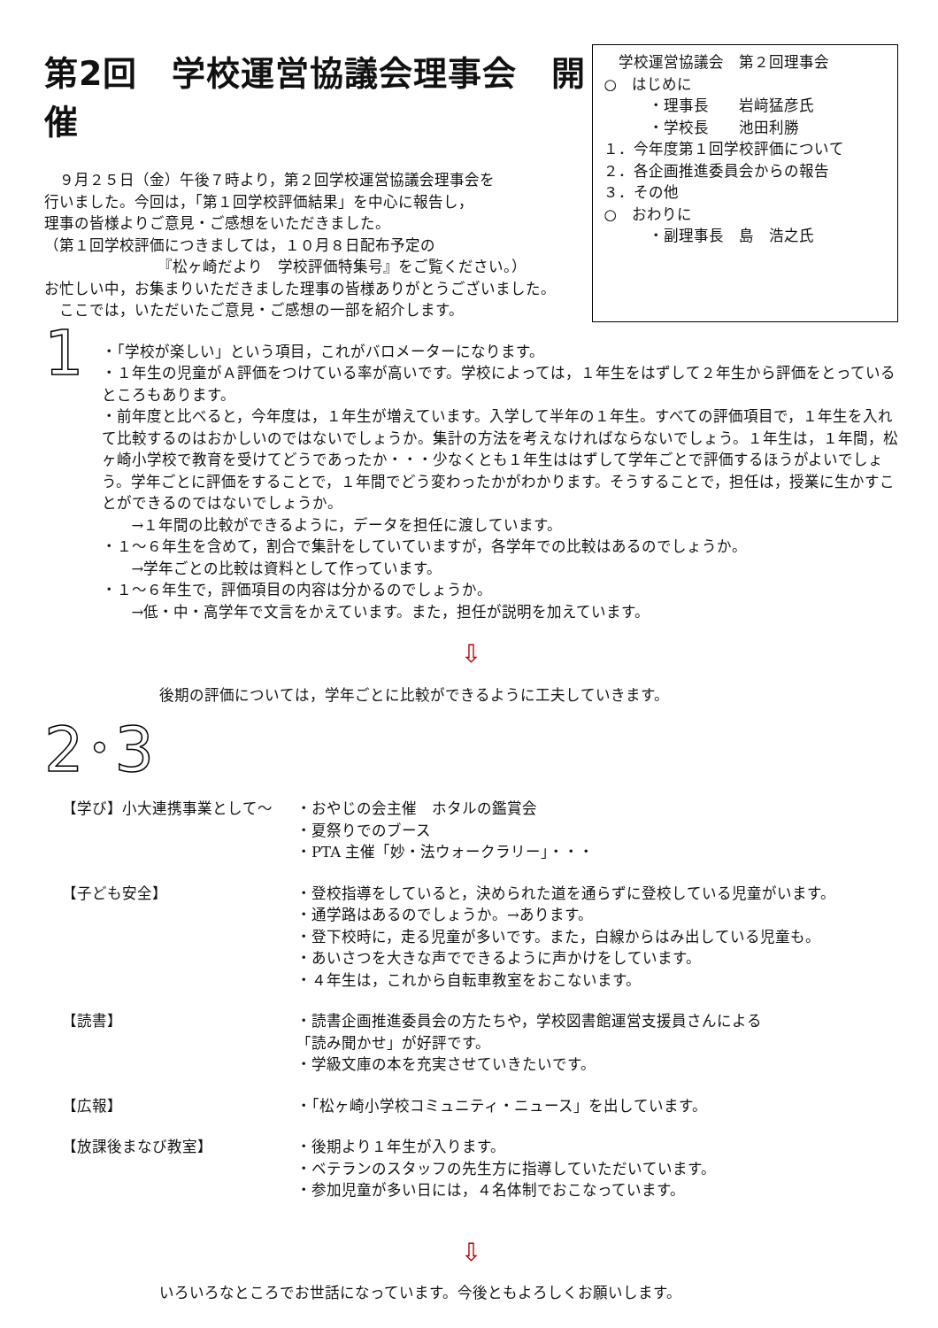第2回　学校運営協議会理事会　開催
　９月２５日（金）午後７時より，第２回学校運営協議会理事会を
行いました。今回は，「第１回学校評価結果」を中心に報告し，
理事の皆様よりご意見・ご感想をいただきました。
（第１回学校評価につきましては，１０月８日配布予定の
　　　　　　　　『松ヶ崎だより　学校評価特集号』をご覧ください。）
お忙しい中，お集まりいただきました理事の皆様ありがとうございました。
　ここでは，いただいたご意見・ご感想の一部を紹介します。
　学校運営協議会　第２回理事会
○　はじめに
　　　・理事長　　岩﨑猛彦氏
　　　・学校長　　池田利勝
１．今年度第１回学校評価について
２．各企画推進委員会からの報告
３．その他
○　おわりに
　　　・副理事長　島　浩之氏
1
・「学校が楽しい」という項目，これがバロメーターになります。
・１年生の児童がＡ評価をつけている率が高いです。学校によっては，１年生をはずして２年生から評価をとっているところもあります。
・前年度と比べると，今年度は，１年生が増えています。入学して半年の１年生。すべての評価項目で，１年生を入れて比較するのはおかしいのではないでしょうか。集計の方法を考えなければならないでしょう。１年生は，１年間，松ヶ崎小学校で教育を受けてどうであったか・・・少なくとも１年生ははずして学年ごとで評価するほうがよいでしょう。学年ごとに評価をすることで，１年間でどう変わったかがわかります。そうすることで，担任は，授業に生かすことができるのではないでしょうか。
　　→１年間の比較ができるように，データを担任に渡しています。
・１～６年生を含めて，割合で集計をしていていますが，各学年での比較はあるのでしょうか。
　　→学年ごとの比較は資料として作っています。
・１～６年生で，評価項目の内容は分かるのでしょうか。
　　→低・中・高学年で文言をかえています。また，担任が説明を加えています。
⇩
後期の評価については，学年ごとに比較ができるように工夫していきます。
2･3
| 【学び】小大連携事業として～ | ・おやじの会主催 ホタルの鑑賞会 ・夏祭りでのブース ・PTA 主催「妙・法ウォークラリー」・・・ |
| 【子ども安全】 | ・登校指導をしていると，決められた道を通らずに登校している児童がいます。 ・通学路はあるのでしょうか。→あります。 ・登下校時に，走る児童が多いです。また，白線からはみ出している児童も。 ・あいさつを大きな声でできるように声かけをしています。 ・４年生は，これから自転車教室をおこないます。 |
| 【読書】 | ・読書企画推進委員会の方たちや，学校図書館運営支援員さんによる 「読み聞かせ」が好評です。 ・学級文庫の本を充実させていきたいです。 |
| 【広報】 | ・「松ヶ崎小学校コミュニティ・ニュース」を出しています。 |
| 【放課後まなび教室】 | ・後期より１年生が入ります。 ・ベテランのスタッフの先生方に指導していただいています。 ・参加児童が多い日には，４名体制でおこなっています。 |
⇩
いろいろなところでお世話になっています。今後ともよろしくお願いします。